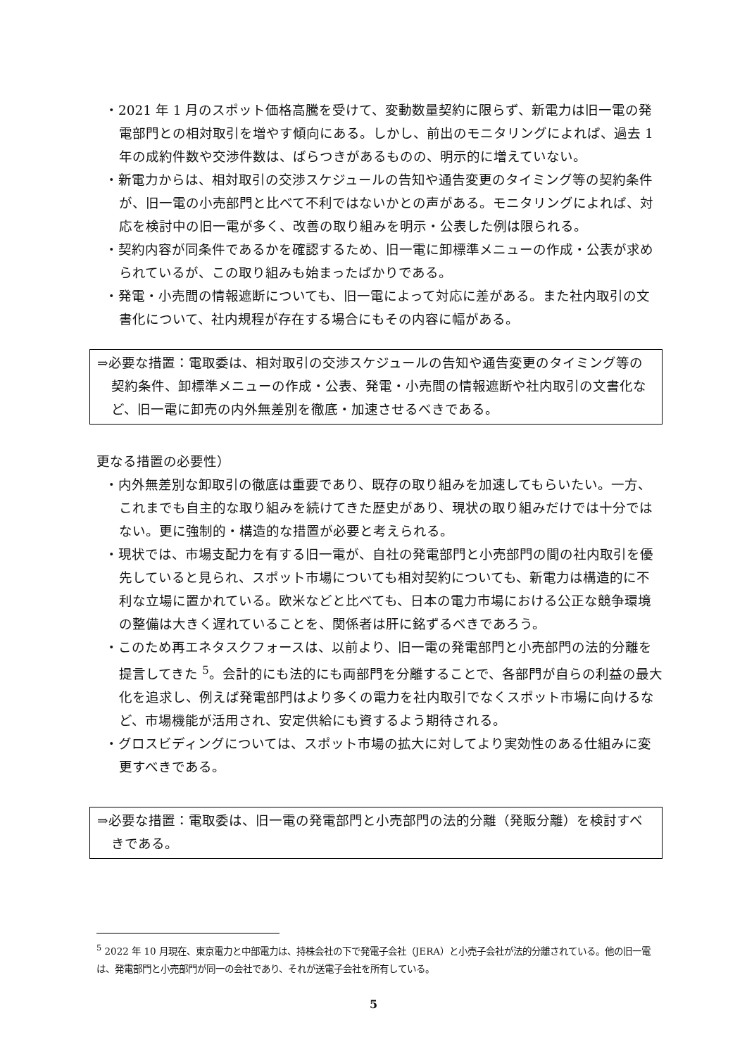・2021 年 1 月のスポット価格高騰を受けて、変動数量契約に限らず、新電力は旧一電の発電部門との相対取引を増やす傾向にある。しかし、前出のモニタリングによれば、過去 1 年の成約件数や交渉件数は、ばらつきがあるものの、明示的に増えていない。
・新電力からは、相対取引の交渉スケジュールの告知や通告変更のタイミング等の契約条件が、旧一電の小売部門と比べて不利ではないかとの声がある。モニタリングによれば、対応を検討中の旧一電が多く、改善の取り組みを明示・公表した例は限られる。
・契約内容が同条件であるかを確認するため、旧一電に卸標準メニューの作成・公表が求められているが、この取り組みも始まったばかりである。
・発電・小売間の情報遮断についても、旧一電によって対応に差がある。また社内取引の文書化について、社内規程が存在する場合にもその内容に幅がある。
⇒必要な措置：電取委は、相対取引の交渉スケジュールの告知や通告変更のタイミング等の契約条件、卸標準メニューの作成・公表、発電・小売間の情報遮断や社内取引の文書化など、旧一電に卸売の内外無差別を徹底・加速させるべきである。
更なる措置の必要性）
・内外無差別な卸取引の徹底は重要であり、既存の取り組みを加速してもらいたい。一方、これまでも自主的な取り組みを続けてきた歴史があり、現状の取り組みだけでは十分ではない。更に強制的・構造的な措置が必要と考えられる。
・現状では、市場支配力を有する旧一電が、自社の発電部門と小売部門の間の社内取引を優先していると見られ、スポット市場についても相対契約についても、新電力は構造的に不利な立場に置かれている。欧米などと比べても、日本の電力市場における公正な競争環境の整備は大きく遅れていることを、関係者は肝に銘ずるべきであろう。
・このため再エネタスクフォースは、以前より、旧一電の発電部門と小売部門の法的分離を提言してきた <sup>5</sup>。会計的にも法的にも両部門を分離することで、各部門が自らの利益の最大化を追求し、例えば発電部門はより多くの電力を社内取引でなくスポット市場に向けるなど、市場機能が活用され、安定供給にも資するよう期待される。
・グロスビディングについては、スポット市場の拡大に対してより実効性のある仕組みに変更すべきである。
⇒必要な措置：電取委は、旧一電の発電部門と小売部門の法的分離（発販分離）を検討すべきである。
<sup>5</sup> 2022 年 10 月現在、東京電力と中部電力は、持株会社の下で発電子会社（JERA）と小売子会社が法的分離されている。他の旧一電は、発電部門と小売部門が同一の会社であり、それが送電子会社を所有している。
5